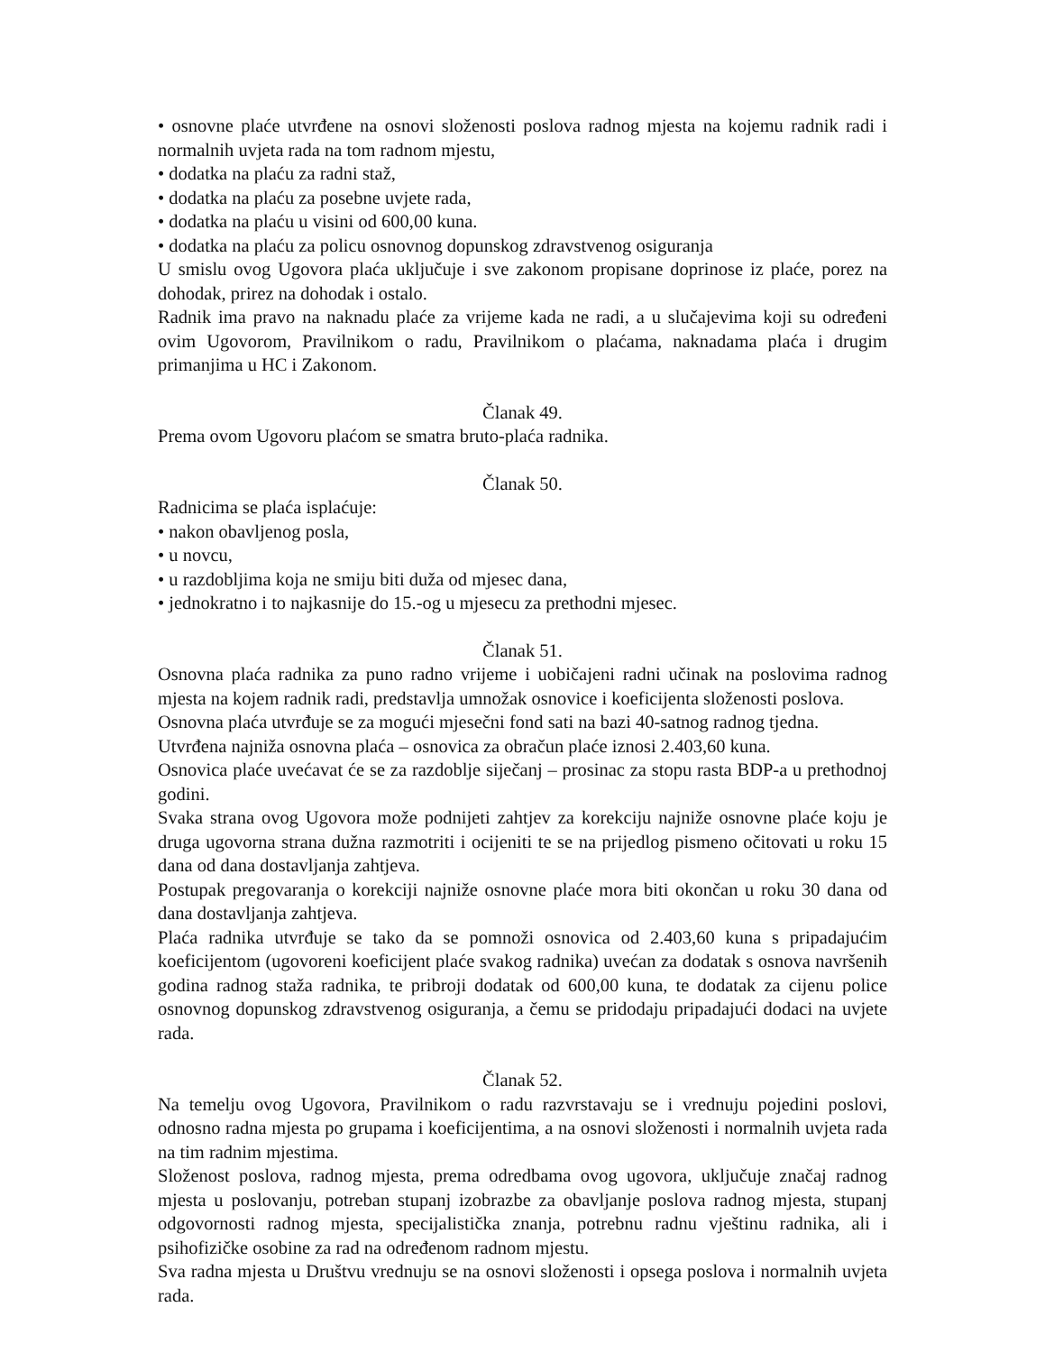• osnovne plaće utvrđene na osnovi složenosti poslova radnog mjesta na kojemu radnik radi i normalnih uvjeta rada na tom radnom mjestu,
• dodatka na plaću za radni staž,
• dodatka na plaću za posebne uvjete rada,
• dodatka na plaću u visini od 600,00 kuna.
• dodatka na plaću za policu osnovnog dopunskog zdravstvenog osiguranja
U smislu ovog Ugovora plaća uključuje i sve zakonom propisane doprinose iz plaće, porez na dohodak, prirez na dohodak i ostalo.
Radnik ima pravo na naknadu plaće za vrijeme kada ne radi, a u slučajevima koji su određeni ovim Ugovorom, Pravilnikom o radu, Pravilnikom o plaćama, naknadama plaća i drugim primanjima u HC i Zakonom.
Članak 49.
Prema ovom Ugovoru plaćom se smatra bruto-plaća radnika.
Članak 50.
Radnicima se plaća isplaćuje:
• nakon obavljenog posla,
• u novcu,
• u razdobljima koja ne smiju biti duža od mjesec dana,
• jednokratno i to najkasnije do 15.-og u mjesecu za prethodni mjesec.
Članak 51.
Osnovna plaća radnika za puno radno vrijeme i uobičajeni radni učinak na poslovima radnog mjesta na kojem radnik radi, predstavlja umnožak osnovice i koeficijenta složenosti poslova.
Osnovna plaća utvrđuje se za mogući mjesečni fond sati na bazi 40-satnog radnog tjedna.
Utvrđena najniža osnovna plaća – osnovica za obračun plaće iznosi 2.403,60 kuna.
Osnovica plaće uvećavat će se za razdoblje siječanj – prosinac za stopu rasta BDP-a u prethodnoj godini.
Svaka strana ovog Ugovora može podnijeti zahtjev za korekciju najniže osnovne plaće koju je druga ugovorna strana dužna razmotriti i ocijeniti te se na prijedlog pismeno očitovati u roku 15 dana od dana dostavljanja zahtjeva.
Postupak pregovaranja o korekciji najniže osnovne plaće mora biti okončan u roku 30 dana od dana dostavljanja zahtjeva.
Plaća radnika utvrđuje se tako da se pomnoži osnovica od 2.403,60 kuna s pripadajućim koeficijentom (ugovoreni koeficijent plaće svakog radnika) uvećan za dodatak s osnova navršenih godina radnog staža radnika, te pribroji dodatak od 600,00 kuna, te dodatak za cijenu police osnovnog dopunskog zdravstvenog osiguranja, a čemu se pridodaju pripadajući dodaci na uvjete rada.
Članak 52.
Na temelju ovog Ugovora, Pravilnikom o radu razvrstavaju se i vrednuju pojedini poslovi, odnosno radna mjesta po grupama i koeficijentima, a na osnovi složenosti i normalnih uvjeta rada na tim radnim mjestima.
Složenost poslova, radnog mjesta, prema odredbama ovog ugovora, uključuje značaj radnog mjesta u poslovanju, potreban stupanj izobrazbe za obavljanje poslova radnog mjesta, stupanj odgovornosti radnog mjesta, specijalistička znanja, potrebnu radnu vještinu radnika, ali i psihofizičke osobine za rad na određenom radnom mjestu.
Sva radna mjesta u Društvu vrednuju se na osnovi složenosti i opsega poslova i normalnih uvjeta rada.